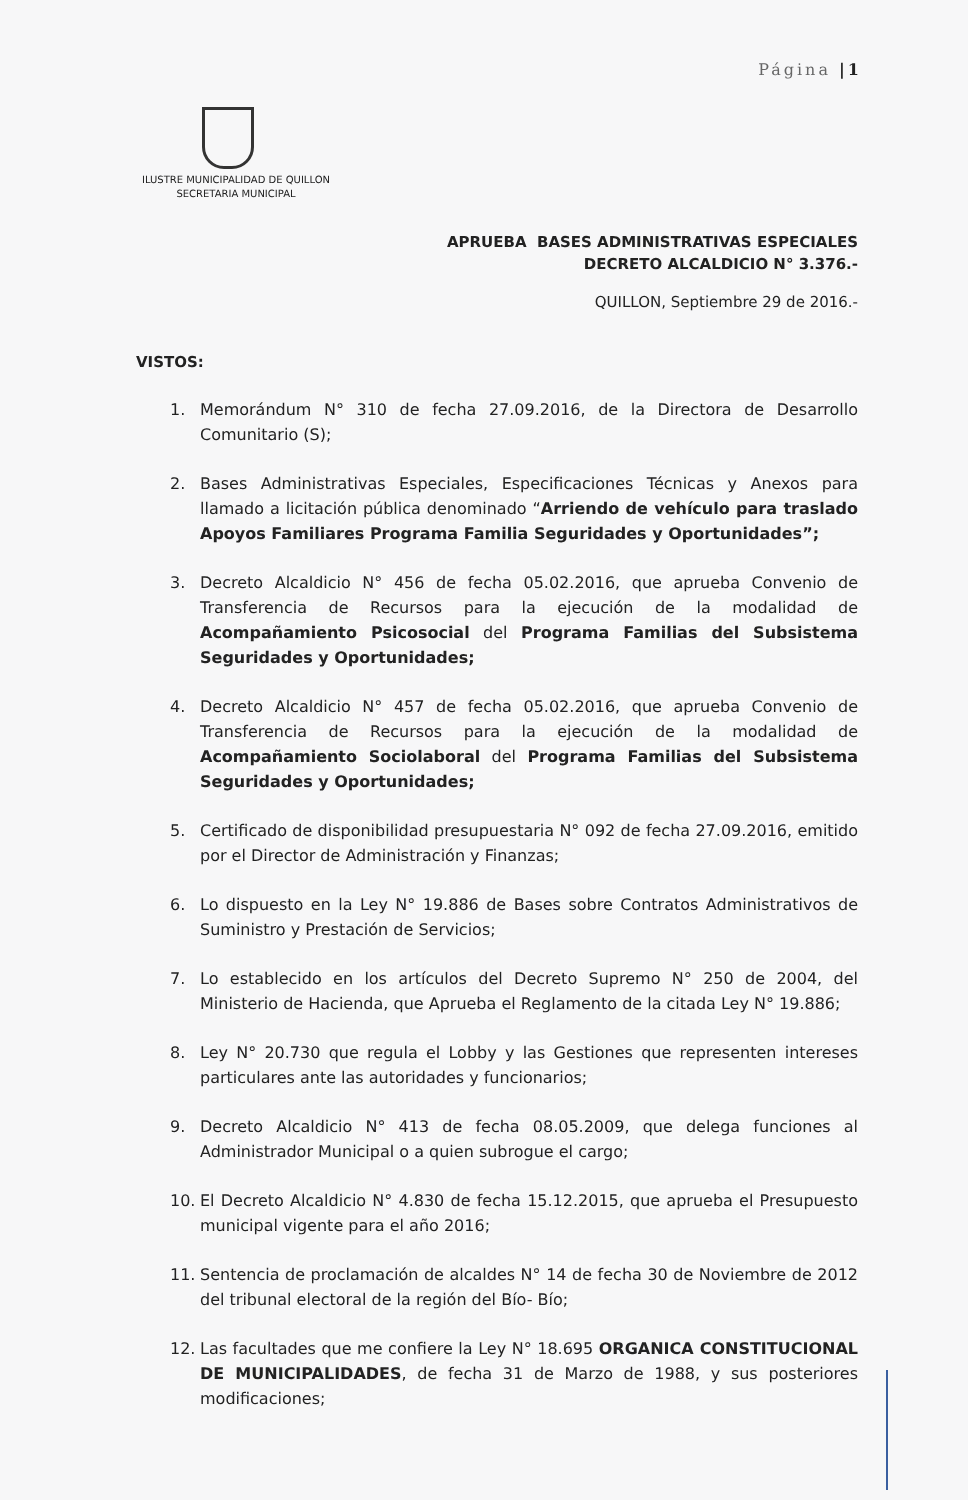Página |1
ILUSTRE MUNICIPALIDAD DE QUILLON
SECRETARIA MUNICIPAL
APRUEBA BASES ADMINISTRATIVAS ESPECIALES
DECRETO ALCALDICIO N° 3.376.-
QUILLON, Septiembre 29 de 2016.-
VISTOS:
1. Memorándum N° 310 de fecha 27.09.2016, de la Directora de Desarrollo Comunitario (S);
2. Bases Administrativas Especiales, Especificaciones Técnicas y Anexos para llamado a licitación pública denominado “Arriendo de vehículo para traslado Apoyos Familiares Programa Familia Seguridades y Oportunidades”;
3. Decreto Alcaldicio N° 456 de fecha 05.02.2016, que aprueba Convenio de Transferencia de Recursos para la ejecución de la modalidad de Acompañamiento Psicosocial del Programa Familias del Subsistema Seguridades y Oportunidades;
4. Decreto Alcaldicio N° 457 de fecha 05.02.2016, que aprueba Convenio de Transferencia de Recursos para la ejecución de la modalidad de Acompañamiento Sociolaboral del Programa Familias del Subsistema Seguridades y Oportunidades;
5. Certificado de disponibilidad presupuestaria N° 092 de fecha 27.09.2016, emitido por el Director de Administración y Finanzas;
6. Lo dispuesto en la Ley N° 19.886 de Bases sobre Contratos Administrativos de Suministro y Prestación de Servicios;
7. Lo establecido en los artículos del Decreto Supremo N° 250 de 2004, del Ministerio de Hacienda, que Aprueba el Reglamento de la citada Ley N° 19.886;
8. Ley N° 20.730 que regula el Lobby y las Gestiones que representen intereses particulares ante las autoridades y funcionarios;
9. Decreto Alcaldicio N° 413 de fecha 08.05.2009, que delega funciones al Administrador Municipal o a quien subrogue el cargo;
10. El Decreto Alcaldicio N° 4.830 de fecha 15.12.2015, que aprueba el Presupuesto municipal vigente para el año 2016;
11. Sentencia de proclamación de alcaldes N° 14 de fecha 30 de Noviembre de 2012 del tribunal electoral de la región del Bío- Bío;
12. Las facultades que me confiere la Ley N° 18.695 ORGANICA CONSTITUCIONAL DE MUNICIPALIDADES, de fecha 31 de Marzo de 1988, y sus posteriores modificaciones;